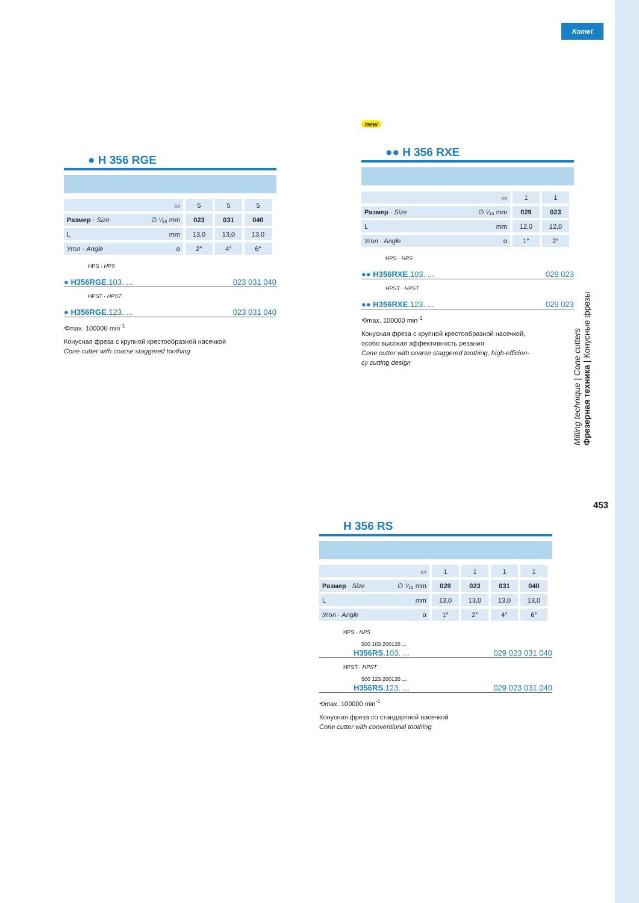Komet
● H 356 RGE
| ▭ | 5 | 5 | 5 |
| Размер · Size ∅ ¹⁄₁₀ mm | 023 | 031 | 040 |
| L mm | 13,0 | 13,0 | 13,0 |
| Угол · Angle α | 2° | 4° | 6° |
HPS · HPS
● H356RGE.103. ... 023 031 040
HPST · HPST
● H356RGE.123. ... 023 031 040
⟲max. 100000 min<sup>-1</sup>
Конусная фреза с крупной крестообразной насечкой
Cone cutter with coarse staggered toothing
new
●● H 356 RXE
| ▭ | 1 | 1 |
| Размер · Size ∅ ¹⁄₁₀ mm | 029 | 023 |
| L mm | 12,0 | 12,0 |
| Угол · Angle α | 1° | 2° |
HPS · HPS
●● H356RXE.103. ... 029 023
HPST · HPST
●● H356RXE.123. ... 029 023
⟲max. 100000 min<sup>-1</sup>
Конусная фреза с крупной крестообразной насечкой,
особо высокая эффективность резания
Cone cutter with coarse staggered toothing, high-efficien-
cy cutting design
H 356 RS
| ▭ | 1 | 1 | 1 | 1 |
| Размер · Size ∅ ¹⁄₁₀ mm | 029 | 023 | 031 | 040 |
| L mm | 13,0 | 13,0 | 13,0 | 13,0 |
| Угол · Angle α | 1° | 2° | 4° | 6° |
HPS · HPS
500 103 200135 ...
H356RS.103. ... 029 023 031 040
HPST · HPST
500 123 200135 ...
H356RS.123. ... 029 023 031 040
⟲max. 100000 min<sup>-1</sup>
Конусная фреза со стандартной насечкой
Cone cutter with conventional toothing
Milling technique | Cone cutters
Фрезерная техника | Конусные фрезы
453